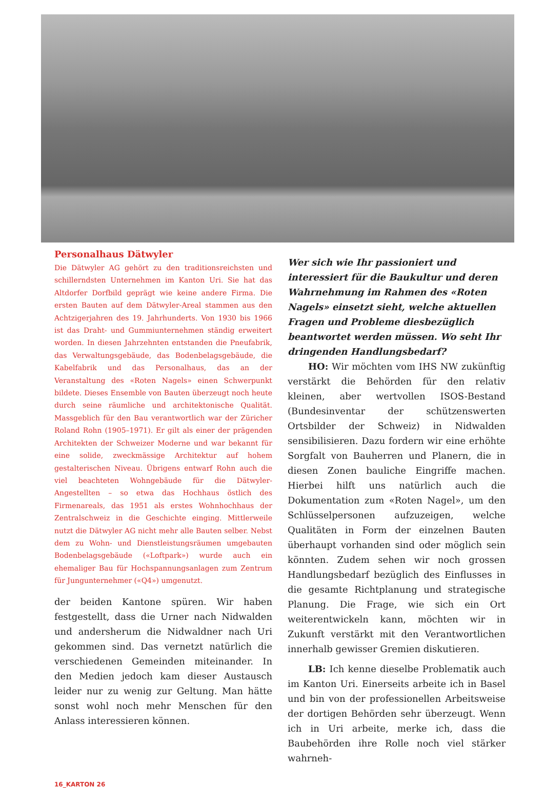Personalhaus Dätwyler
Die Dätwyler AG gehört zu den traditionsreichsten und schillerndsten Unternehmen im Kanton Uri. Sie hat das Altdorfer Dorfbild geprägt wie keine andere Firma. Die ersten Bauten auf dem Dätwyler-Areal stammen aus den Achtzigerjahren des 19. Jahrhunderts. Von 1930 bis 1966 ist das Draht- und Gummiunternehmen ständig erweitert worden. In diesen Jahrzehnten entstanden die Pneufabrik, das Verwaltungsgebäude, das Bodenbelagsgebäude, die Kabelfabrik und das Personalhaus, das an der Veranstaltung des «Roten Nagels» einen Schwerpunkt bildete. Dieses Ensemble von Bauten überzeugt noch heute durch seine räumliche und architektonische Qualität. Massgeblich für den Bau verantwortlich war der Züricher Roland Rohn (1905–1971). Er gilt als einer der prägenden Architekten der Schweizer Moderne und war bekannt für eine solide, zweckmässige Architektur auf hohem gestalterischen Niveau. Übrigens entwarf Rohn auch die viel beachteten Wohngebäude für die Dätwyler-Angestellten – so etwa das Hochhaus östlich des Firmenareals, das 1951 als erstes Wohnhochhaus der Zentralschweiz in die Geschichte einging. Mittlerweile nutzt die Dätwyler AG nicht mehr alle Bauten selber. Nebst dem zu Wohn- und Dienstleistungsräumen umgebauten Bodenbelagsgebäude («Loftpark») wurde auch ein ehemaliger Bau für Hochspannungsanlagen zum Zentrum für Jungunternehmer («Q4») umgenutzt.
der beiden Kantone spüren. Wir haben festgestellt, dass die Urner nach Nidwalden und andersherum die Nidwaldner nach Uri gekommen sind. Das vernetzt natürlich die verschiedenen Gemeinden miteinander. In den Medien jedoch kam dieser Austausch leider nur zu wenig zur Geltung. Man hätte sonst wohl noch mehr Menschen für den Anlass interessieren können.
Wer sich wie Ihr passioniert und interessiert für die Baukultur und deren Wahrnehmung im Rahmen des «Roten Nagels» einsetzt sieht, welche aktuellen Fragen und Probleme diesbezüglich beantwortet werden müssen. Wo seht Ihr dringenden Handlungsbedarf?
HO: Wir möchten vom IHS NW zukünftig verstärkt die Behörden für den relativ kleinen, aber wertvollen ISOS-Bestand (Bundesinventar der schützenswerten Ortsbilder der Schweiz) in Nidwalden sensibilisieren. Dazu fordern wir eine erhöhte Sorgfalt von Bauherren und Planern, die in diesen Zonen bauliche Eingriffe machen. Hierbei hilft uns natürlich auch die Dokumentation zum «Roten Nagel», um den Schlüsselpersonen aufzuzeigen, welche Qualitäten in Form der einzelnen Bauten überhaupt vorhanden sind oder möglich sein könnten. Zudem sehen wir noch grossen Handlungsbedarf bezüglich des Einflusses in die gesamte Richtplanung und strategische Planung. Die Frage, wie sich ein Ort weiterentwickeln kann, möchten wir in Zukunft verstärkt mit den Verantwortlichen innerhalb gewisser Gremien diskutieren.
LB: Ich kenne dieselbe Problematik auch im Kanton Uri. Einerseits arbeite ich in Basel und bin von der professionellen Arbeitsweise der dortigen Behörden sehr überzeugt. Wenn ich in Uri arbeite, merke ich, dass die Baubehörden ihre Rolle noch viel stärker wahrneh-
16_KARTON 26